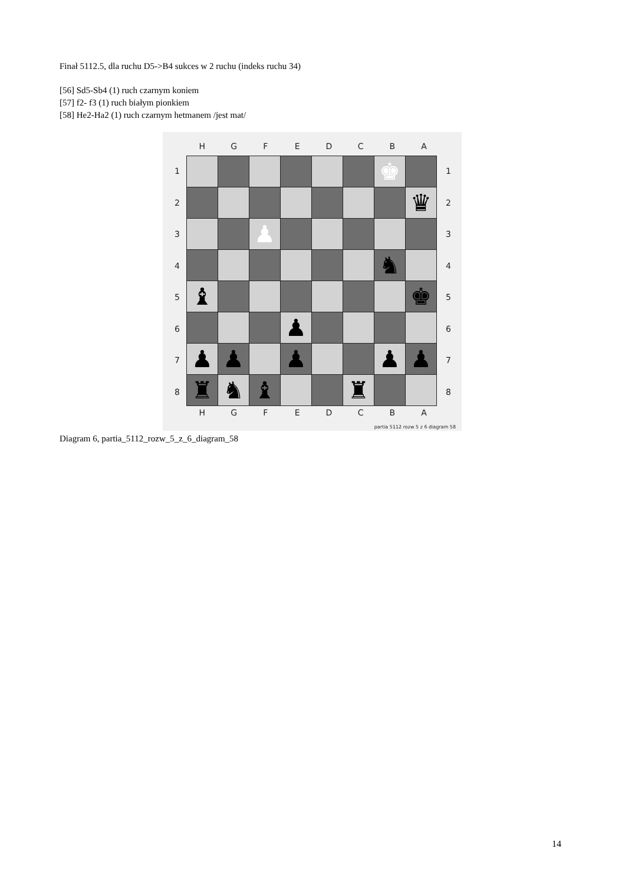Finał 5112.5, dla ruchu D5->B4 sukces w 2 ruchu (indeks ruchu 34)
[56] Sd5-Sb4 (1) ruch czarnym koniem
[57] f2- f3 (1) ruch białym pionkiem
[58] He2-Ha2 (1) ruch czarnym hetmanem /jest mat/
H G F E D C B A
12345678
| | | | | | | ♚ | |
| | | | | | | | ♛ |
| | | ♟ | | | | | |
| | | | | | | ♞ | |
| ♝ | | | | | | | ♚ |
| | | | ♟ | | | | |
| ♟ | ♟ | | ♟ | | | ♟ | ♟ |
| ♜ | ♞ | ♝ | | | ♜ | | |
12345678
H G F E D C B A
partia 5112 rozw 5 z 6 diagram 58
Diagram 6, partia_5112_rozw_5_z_6_diagram_58
14